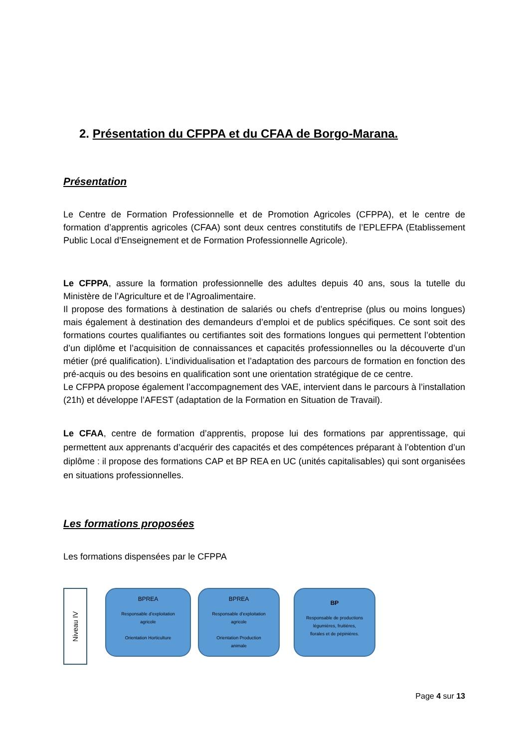2. Présentation du CFPPA et du CFAA de Borgo-Marana.
Présentation
Le Centre de Formation Professionnelle et de Promotion Agricoles (CFPPA), et le centre de formation d’apprentis agricoles (CFAA) sont deux centres constitutifs de l’EPLEFPA (Etablissement Public Local d’Enseignement et de Formation Professionnelle Agricole).
Le CFPPA, assure la formation professionnelle des adultes depuis 40 ans, sous la tutelle du Ministère de l’Agriculture et de l’Agroalimentaire.
Il propose des formations à destination de salariés ou chefs d’entreprise (plus ou moins longues) mais également à destination des demandeurs d’emploi et de publics spécifiques. Ce sont soit des formations courtes qualifiantes ou certifiantes soit des formations longues qui permettent l’obtention d’un diplôme et l’acquisition de connaissances et capacités professionnelles ou la découverte d’un métier (pré qualification). L’individualisation et l’adaptation des parcours de formation en fonction des pré-acquis ou des besoins en qualification sont une orientation stratégique de ce centre.
Le CFPPA propose également l’accompagnement des VAE, intervient dans le parcours à l’installation (21h) et développe l’AFEST (adaptation de la Formation en Situation de Travail).
Le CFAA, centre de formation d’apprentis, propose lui des formations par apprentissage, qui permettent aux apprenants d’acquérir des capacités et des compétences préparant à l’obtention d’un diplôme : il propose des formations CAP et BP REA en UC (unités capitalisables) qui sont organisées en situations professionnelles.
Les formations proposées
Les formations dispensées par le CFPPA
Niveau IV
BPREA
Responsable d’exploitation
agricole
Orientation Horticulture
BPREA
Responsable d’exploitation
agricole
Orientation Production
animale
BP
Responsable de productions
légumières, fruitières,
florales et de pépinières.
Page 4 sur 13